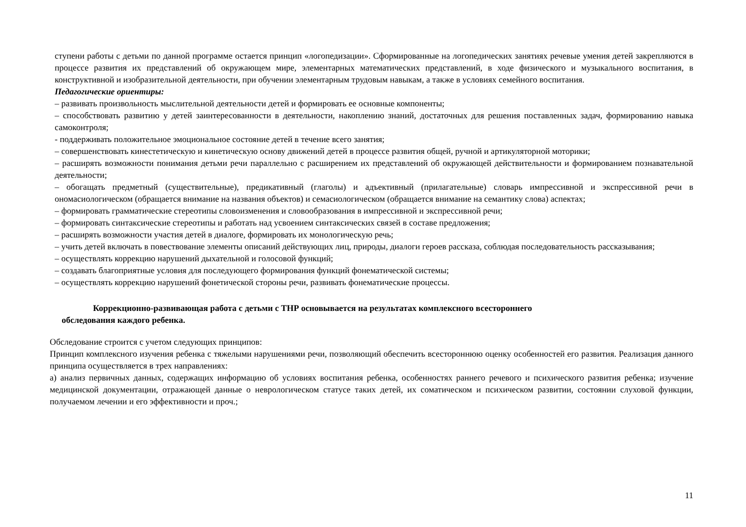ступени работы с детьми по данной программе остается принцип «логопедизации». Сформированные на логопедических занятиях речевые умения детей закрепляются в процессе развития их представлений об окружающем мире, элементарных математических представлений, в ходе физического и музыкального воспитания, в конструктивной и изобразительной деятельности, при обучении элементарным трудовым навыкам, а также в условиях семейного воспитания.
Педагогические ориентиры:
– развивать произвольность мыслительной деятельности детей и формировать ее основные компоненты;
– способствовать развитию у детей заинтересованности в деятельности, накоплению знаний, достаточных для решения поставленных задач, формированию навыка самоконтроля;
- поддерживать положительное эмоциональное состояние детей в течение всего занятия;
– совершенствовать кинестетическую и кинетическую основу движений детей в процессе развития общей, ручной и артикуляторной моторики;
– расширять возможности понимания детьми речи параллельно с расширением их представлений об окружающей действительности и формированием познавательной деятельности;
– обогащать предметный (существительные), предикативный (глаголы) и адъективный (прилагательные) словарь импрессивной и экспрессивной речи в ономасиологическом (обращается внимание на названия объектов) и семасиологическом (обращается внимание на семантику слова) аспектах;
– формировать грамматические стереотипы словоизменения и словообразования в импрессивной и экспрессивной речи;
– формировать синтаксические стереотипы и работать над усвоением синтаксических связей в составе предложения;
– расширять возможности участия детей в диалоге, формировать их монологическую речь;
– учить детей включать в повествование элементы описаний действующих лиц, природы, диалоги героев рассказа, соблюдая последовательность рассказывания;
– осуществлять коррекцию нарушений дыхательной и голосовой функций;
– создавать благоприятные условия для последующего формирования функций фонематической системы;
– осуществлять коррекцию нарушений фонетической стороны речи, развивать фонематические процессы.
Коррекционно-развивающая работа с детьми с ТНР основывается на результатах комплексного всестороннего
обследования каждого ребенка.
Обследование строится с учетом следующих принципов:
Принцип комплексного изучения ребенка с тяжелыми нарушениями речи, позволяющий обеспечить всестороннюю оценку особенностей его развития. Реализация данного принципа осуществляется в трех направлениях:
а) анализ первичных данных, содержащих информацию об условиях воспитания ребенка, особенностях раннего речевого и психического развития ребенка; изучение медицинской документации, отражающей данные о неврологическом статусе таких детей, их соматическом и психическом развитии, состоянии слуховой функции, получаемом лечении и его эффективности и проч.;
11